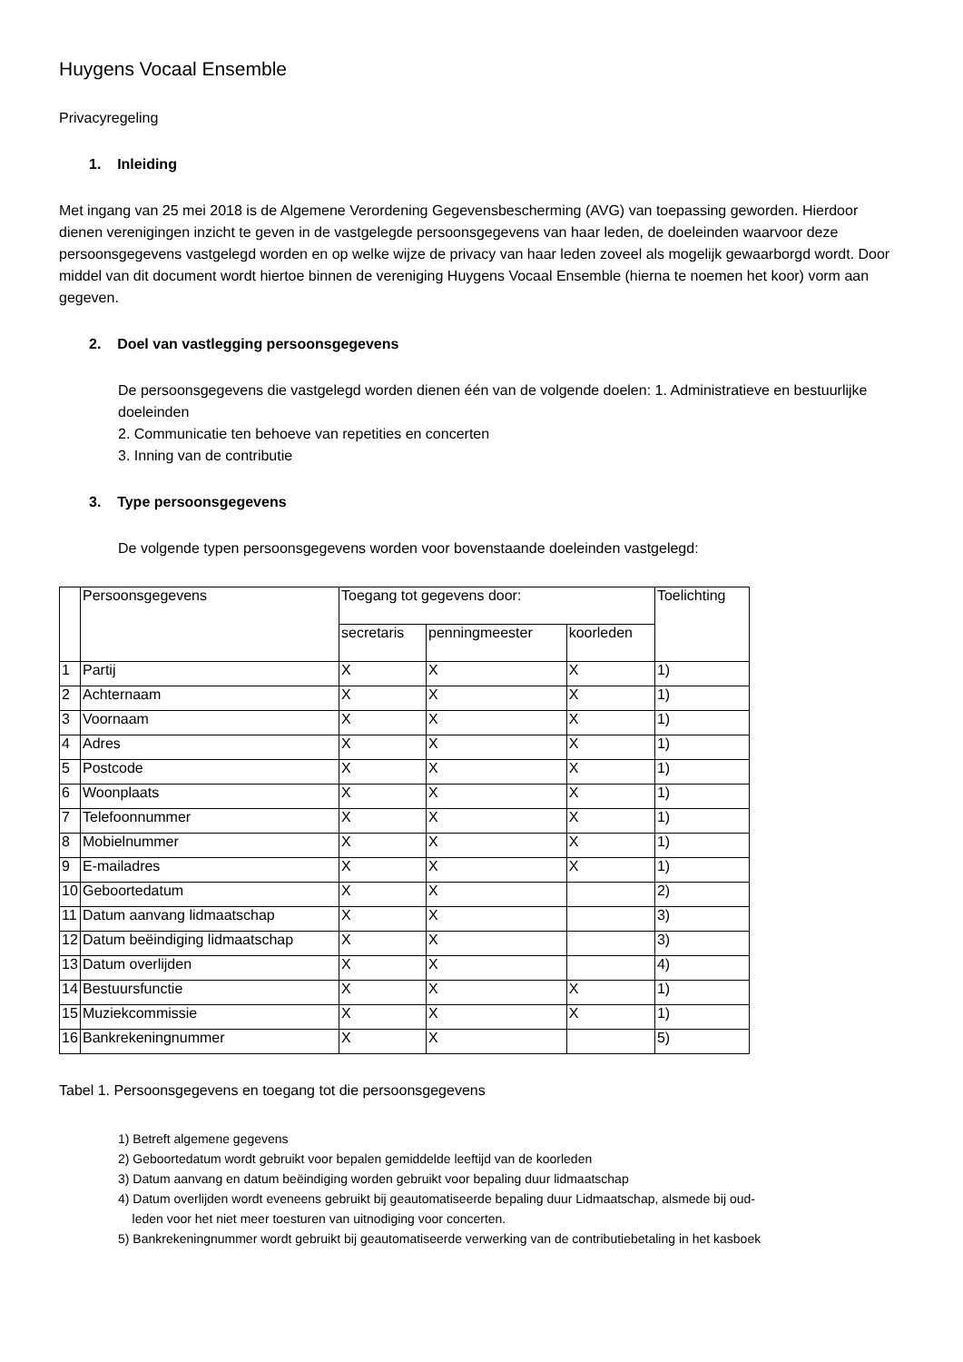Huygens Vocaal Ensemble
Privacyregeling
1. Inleiding
Met ingang van 25 mei 2018 is de Algemene Verordening Gegevensbescherming (AVG) van toepassing geworden. Hierdoor dienen verenigingen inzicht te geven in de vastgelegde persoonsgegevens van haar leden, de doeleinden waarvoor deze persoonsgegevens vastgelegd worden en op welke wijze de privacy van haar leden zoveel als mogelijk gewaarborgd wordt. Door middel van dit document wordt hiertoe binnen de vereniging Huygens Vocaal Ensemble (hierna te noemen het koor) vorm aan gegeven.
2. Doel van vastlegging persoonsgegevens
De persoonsgegevens die vastgelegd worden dienen één van de volgende doelen: 1. Administratieve en bestuurlijke doeleinden
2. Communicatie ten behoeve van repetities en concerten
3. Inning van de contributie
3. Type persoonsgegevens
De volgende typen persoonsgegevens worden voor bovenstaande doeleinden vastgelegd:
| | Persoonsgegevens | Toegang tot gegevens door: | | | Toelichting |
| | | secretaris | penningmeester | koorleden | |
| 1 | Partij | X | X | X | 1) |
| 2 | Achternaam | X | X | X | 1) |
| 3 | Voornaam | X | X | X | 1) |
| 4 | Adres | X | X | X | 1) |
| 5 | Postcode | X | X | X | 1) |
| 6 | Woonplaats | X | X | X | 1) |
| 7 | Telefoonnummer | X | X | X | 1) |
| 8 | Mobielnummer | X | X | X | 1) |
| 9 | E-mailadres | X | X | X | 1) |
| 10 | Geboortedatum | X | X | | 2) |
| 11 | Datum aanvang lidmaatschap | X | X | | 3) |
| 12 | Datum beëindiging lidmaatschap | X | X | | 3) |
| 13 | Datum overlijden | X | X | | 4) |
| 14 | Bestuursfunctie | X | X | X | 1) |
| 15 | Muziekcommissie | X | X | X | 1) |
| 16 | Bankrekeningnummer | X | X | | 5) |
Tabel 1. Persoonsgegevens en toegang tot die persoonsgegevens
1) Betreft algemene gegevens
2) Geboortedatum wordt gebruikt voor bepalen gemiddelde leeftijd van de koorleden
3) Datum aanvang en datum beëindiging worden gebruikt voor bepaling duur lidmaatschap
4) Datum overlijden wordt eveneens gebruikt bij geautomatiseerde bepaling duur Lidmaatschap, alsmede bij oud-
leden voor het niet meer toesturen van uitnodiging voor concerten.
5) Bankrekeningnummer wordt gebruikt bij geautomatiseerde verwerking van de contributiebetaling in het kasboek